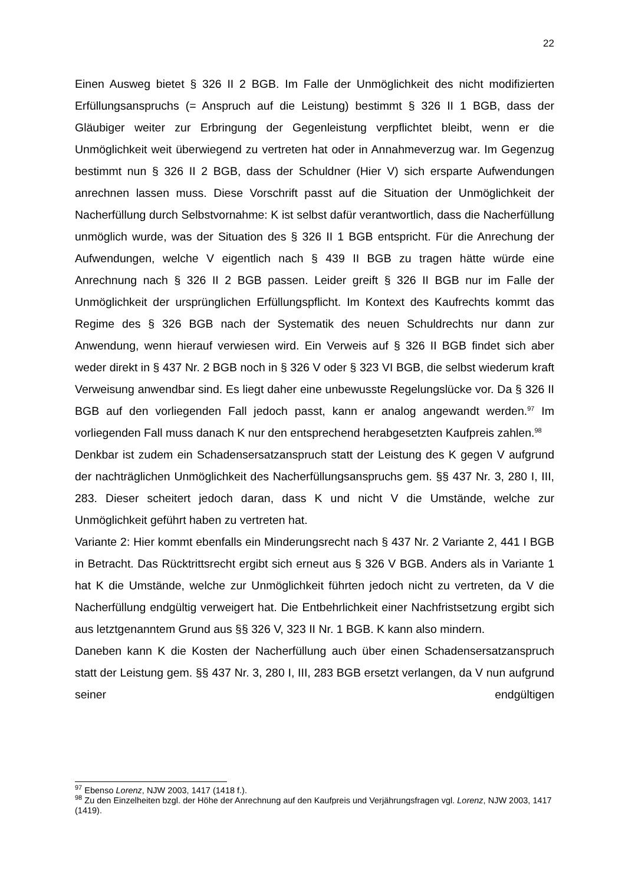22
Einen Ausweg bietet § 326 II 2 BGB. Im Falle der Unmöglichkeit des nicht modifizierten Erfüllungsanspruchs (= Anspruch auf die Leistung) bestimmt § 326 II 1 BGB, dass der Gläubiger weiter zur Erbringung der Gegenleistung verpflichtet bleibt, wenn er die Unmöglichkeit weit überwiegend zu vertreten hat oder in Annahmeverzug war. Im Gegenzug bestimmt nun § 326 II 2 BGB, dass der Schuldner (Hier V) sich ersparte Aufwendungen anrechnen lassen muss. Diese Vorschrift passt auf die Situation der Unmöglichkeit der Nacherfüllung durch Selbstvornahme: K ist selbst dafür verantwortlich, dass die Nacherfüllung unmöglich wurde, was der Situation des § 326 II 1 BGB entspricht. Für die Anrechung der Aufwendungen, welche V eigentlich nach § 439 II BGB zu tragen hätte würde eine Anrechnung nach § 326 II 2 BGB passen. Leider greift § 326 II BGB nur im Falle der Unmöglichkeit der ursprünglichen Erfüllungspflicht. Im Kontext des Kaufrechts kommt das Regime des § 326 BGB nach der Systematik des neuen Schuldrechts nur dann zur Anwendung, wenn hierauf verwiesen wird. Ein Verweis auf § 326 II BGB findet sich aber weder direkt in § 437 Nr. 2 BGB noch in § 326 V oder § 323 VI BGB, die selbst wiederum kraft Verweisung anwendbar sind. Es liegt daher eine unbewusste Regelungslücke vor. Da § 326 II BGB auf den vorliegenden Fall jedoch passt, kann er analog angewandt werden.<sup>97</sup> Im vorliegenden Fall muss danach K nur den entsprechend herabgesetzten Kaufpreis zahlen.<sup>98</sup>
Denkbar ist zudem ein Schadensersatzanspruch statt der Leistung des K gegen V aufgrund der nachträglichen Unmöglichkeit des Nacherfüllungsanspruchs gem. §§ 437 Nr. 3, 280 I, III, 283. Dieser scheitert jedoch daran, dass K und nicht V die Umstände, welche zur Unmöglichkeit geführt haben zu vertreten hat.
Variante 2: Hier kommt ebenfalls ein Minderungsrecht nach § 437 Nr. 2 Variante 2, 441 I BGB in Betracht. Das Rücktrittsrecht ergibt sich erneut aus § 326 V BGB. Anders als in Variante 1 hat K die Umstände, welche zur Unmöglichkeit führten jedoch nicht zu vertreten, da V die Nacherfüllung endgültig verweigert hat. Die Entbehrlichkeit einer Nachfristsetzung ergibt sich aus letztgenanntem Grund aus §§ 326 V, 323 II Nr. 1 BGB. K kann also mindern.
Daneben kann K die Kosten der Nacherfüllung auch über einen Schadensersatzanspruch statt der Leistung gem. §§ 437 Nr. 3, 280 I, III, 283 BGB ersetzt verlangen, da V nun aufgrund seiner endgültigen
<sup>97</sup> Ebenso Lorenz, NJW 2003, 1417 (1418 f.).
<sup>98</sup> Zu den Einzelheiten bzgl. der Höhe der Anrechnung auf den Kaufpreis und Verjährungsfragen vgl. Lorenz, NJW 2003, 1417 (1419).